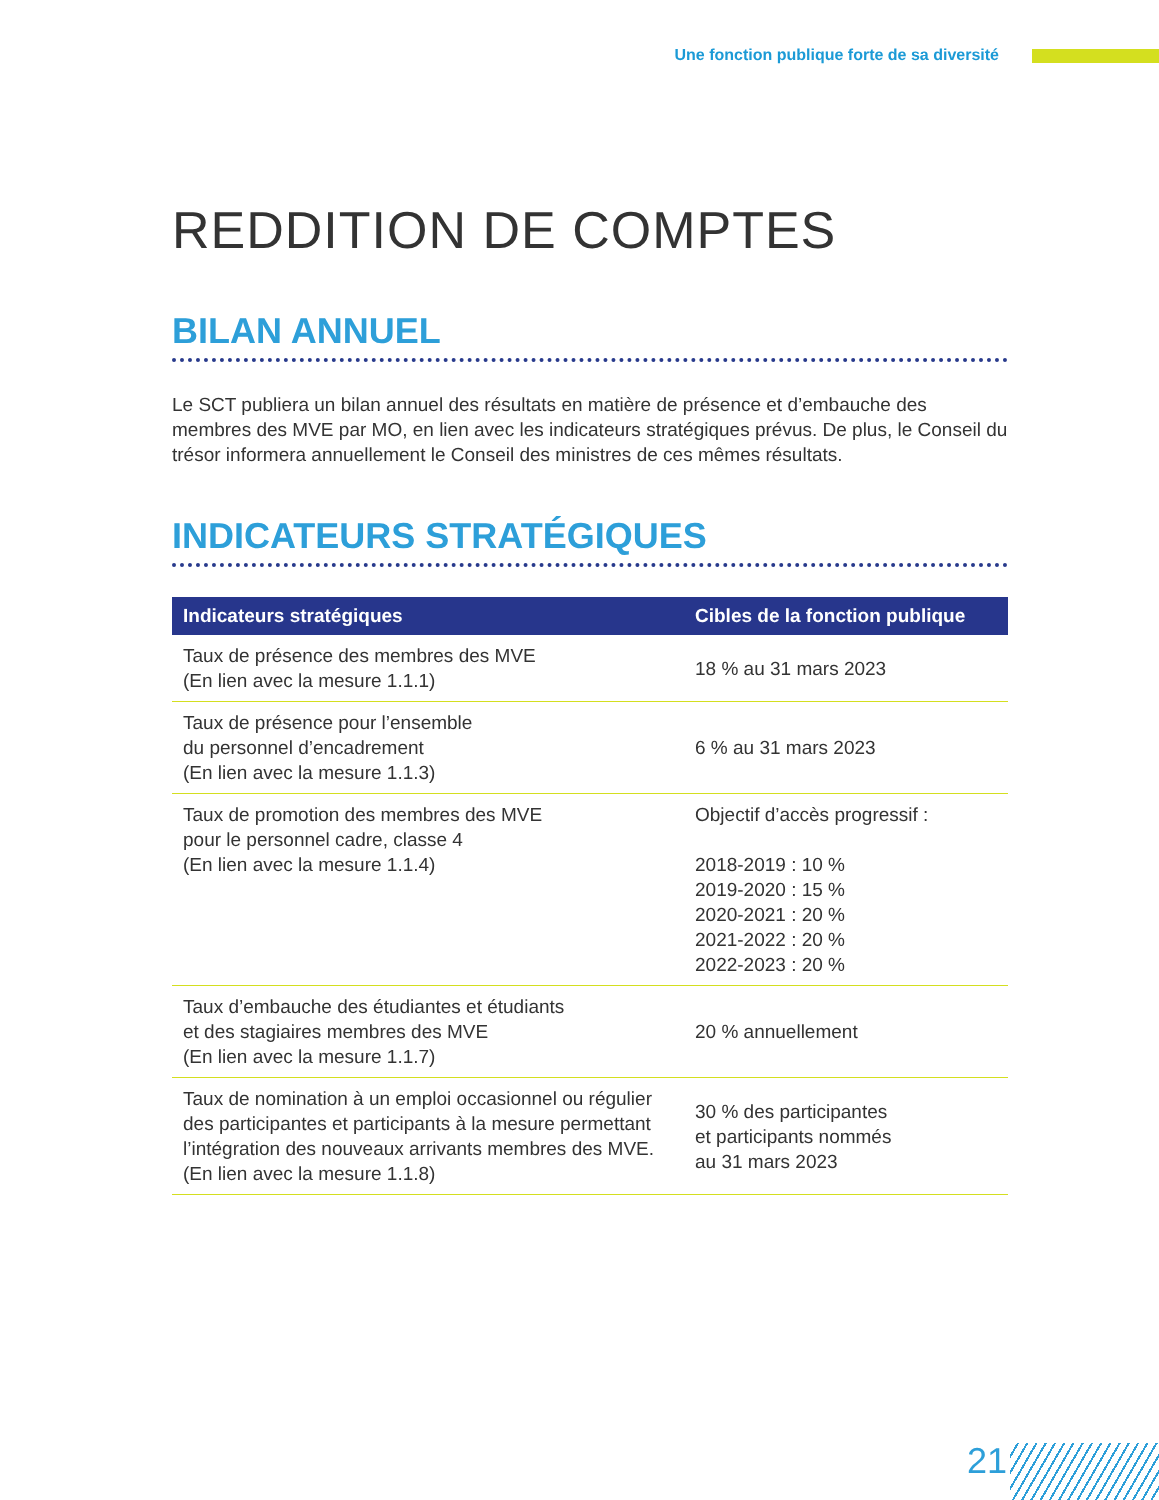Une fonction publique forte de sa diversité
REDDITION DE COMPTES
BILAN ANNUEL
Le SCT publiera un bilan annuel des résultats en matière de présence et d’embauche des membres des MVE par MO, en lien avec les indicateurs stratégiques prévus. De plus, le Conseil du trésor informera annuellement le Conseil des ministres de ces mêmes résultats.
INDICATEURS STRATÉGIQUES
| Indicateurs stratégiques | Cibles de la fonction publique |
| --- | --- |
| Taux de présence des membres des MVE (En lien avec la mesure 1.1.1) | 18 % au 31 mars 2023 |
| Taux de présence pour l’ensemble du personnel d’encadrement (En lien avec la mesure 1.1.3) | 6 % au 31 mars 2023 |
| Taux de promotion des membres des MVE pour le personnel cadre, classe 4 (En lien avec la mesure 1.1.4) | Objectif d’accès progressif : 2018-2019 : 10 % 2019-2020 : 15 % 2020-2021 : 20 % 2021-2022 : 20 % 2022-2023 : 20 % |
| Taux d’embauche des étudiantes et étudiants et des stagiaires membres des MVE (En lien avec la mesure 1.1.7) | 20 % annuellement |
| Taux de nomination à un emploi occasionnel ou régulier des participantes et participants à la mesure permettant l’intégration des nouveaux arrivants membres des MVE. (En lien avec la mesure 1.1.8) | 30 % des participantes et participants nommés au 31 mars 2023 |
21